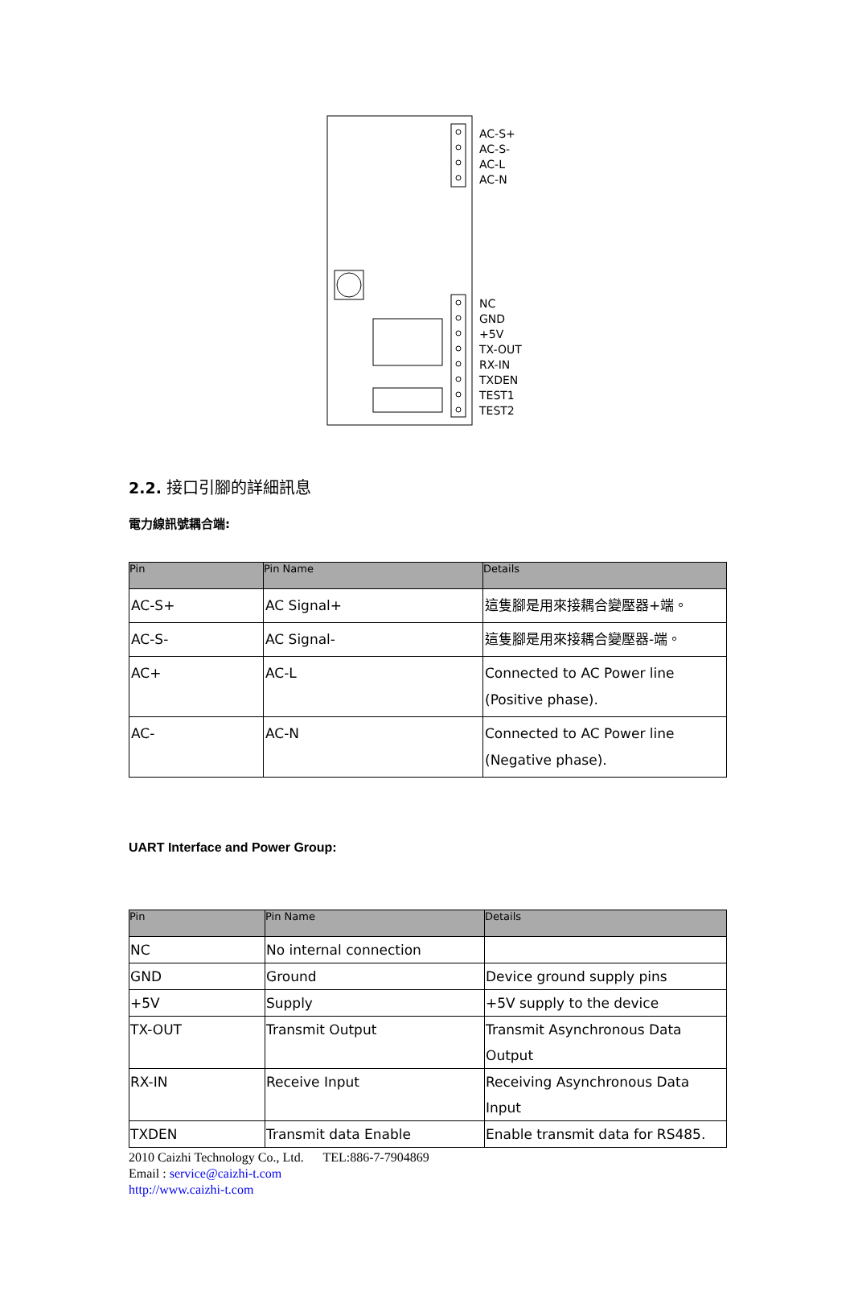AC-S+
AC-S-
AC-L
AC-N
NC
GND
+5V
TX-OUT
RX-IN
TXDEN
TEST1
TEST2
2.2. 接口引腳的詳細訊息
電力線訊號耦合端:
| Pin | Pin Name | Details |
| --- | --- | --- |
| AC-S+ | AC Signal+ | 這隻腳是用來接耦合變壓器+端。 |
| AC-S- | AC Signal- | 這隻腳是用來接耦合變壓器-端。 |
| AC+ | AC-L | Connected to AC Power line (Positive phase). |
| AC- | AC-N | Connected to AC Power line (Negative phase). |
UART Interface and Power Group:
| Pin | Pin Name | Details |
| --- | --- | --- |
| NC | No internal connection | |
| GND | Ground | Device ground supply pins |
| +5V | Supply | +5V supply to the device |
| TX-OUT | Transmit Output | Transmit Asynchronous Data Output |
| RX-IN | Receive Input | Receiving Asynchronous Data Input |
| TXDEN | Transmit data Enable | Enable transmit data for RS485. |
2010 Caizhi Technology Co., Ltd. TEL:886-7-7904869
Email : service@caizhi-t.com
http://www.caizhi-t.com